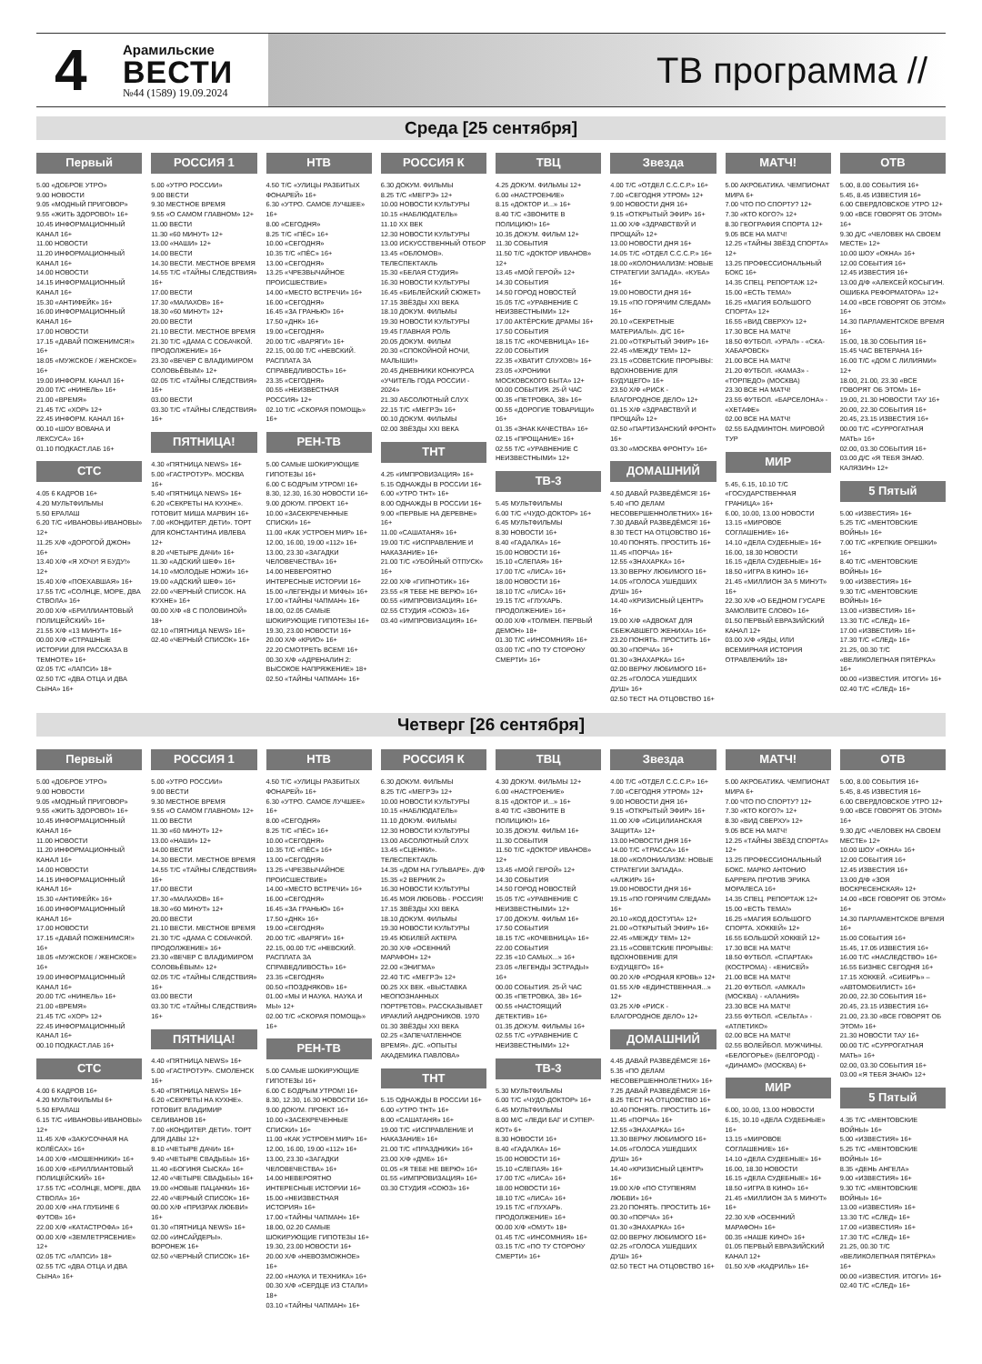4
Арамильские
ВЕСТИ
№44 (1589) 19.09.2024
ТВ программа //
Среда [25 сентября]
Первый
5.00 «ДОБРОЕ УТРО»
9.00 НОВОСТИ
9.05 «МОДНЫЙ ПРИГОВОР»
9.55 «ЖИТЬ ЗДОРОВО!» 16+
10.45 ИНФОРМАЦИОННЫЙ КАНАЛ 16+
11.00 НОВОСТИ
11.20 ИНФОРМАЦИОННЫЙ КАНАЛ 16+
14.00 НОВОСТИ
14.15 ИНФОРМАЦИОННЫЙ КАНАЛ 16+
15.30 «АНТИФЕЙК» 16+
16.00 ИНФОРМАЦИОННЫЙ КАНАЛ 16+
17.00 НОВОСТИ
17.15 «ДАВАЙ ПОЖЕНИМСЯ!» 16+
18.05 «МУЖСКОЕ / ЖЕНСКОЕ» 16+
19.00 ИНФОРМ. КАНАЛ 16+
20.00 Т/С «НИНЕЛЬ» 16+
21.00 «ВРЕМЯ»
21.45 Т/С «ХОР» 12+
22.45 ИНФОРМ. КАНАЛ 16+
00.10 «ШОУ ВОВАНА И ЛЕКСУСА» 16+
01.10 ПОДКАСТ.ЛАБ 16+
СТС
4.05 6 КАДРОВ 16+
4.20 МУЛЬТФИЛЬМЫ
5.50 ЕРАЛАШ
6.20 Т/С «ИВАНОВЫ-ИВАНОВЫ» 12+
11.25 Х/Ф «ДОРОГОЙ ДЖОН» 16+
13.40 Х/Ф «Я ХОЧУ! Я БУДУ!» 12+
15.40 Х/Ф «ПОЕХАВШАЯ» 16+
17.55 Т/С «СОЛНЦЕ, МОРЕ, ДВА СТВОЛА» 16+
20.00 Х/Ф «БРИЛЛИАНТОВЫЙ ПОЛИЦЕЙСКИЙ» 16+
21.55 Х/Ф «13 МИНУТ» 16+
00.00 Х/Ф «СТРАШНЫЕ ИСТОРИИ ДЛЯ РАССКАЗА В ТЕМНОТЕ» 16+
02.05 Т/С «ЛАПСИ» 18+
02.50 Т/С «ДВА ОТЦА И ДВА СЫНА» 16+
РОССИЯ 1
5.00 «УТРО РОССИИ»
9.00 ВЕСТИ
9.30 МЕСТНОЕ ВРЕМЯ
9.55 «О САМОМ ГЛАВНОМ» 12+
11.00 ВЕСТИ
11.30 «60 МИНУТ» 12+
13.00 «НАШИ» 12+
14.00 ВЕСТИ
14.30 ВЕСТИ. МЕСТНОЕ ВРЕМЯ
14.55 Т/С «ТАЙНЫ СЛЕДСТВИЯ» 16+
17.00 ВЕСТИ
17.30 «МАЛАХОВ» 16+
18.30 «60 МИНУТ» 12+
20.00 ВЕСТИ
21.10 ВЕСТИ. МЕСТНОЕ ВРЕМЯ
21.30 Т/С «ДАМА С СОБАЧКОЙ. ПРОДОЛЖЕНИЕ» 16+
23.30 «ВЕЧЕР С ВЛАДИМИРОМ СОЛОВЬЁВЫМ» 12+
02.05 Т/С «ТАЙНЫ СЛЕДСТВИЯ» 16+
03.00 ВЕСТИ
03.30 Т/С «ТАЙНЫ СЛЕДСТВИЯ» 16+
ПЯТНИЦА!
4.30 «ПЯТНИЦА NEWS» 16+
5.00 «ГАСТРОТУР». МОСКВА 16+
5.40 «ПЯТНИЦА NEWS» 16+
6.20 «СЕКРЕТЫ НА КУХНЕ». ГОТОВИТ МИША МАРВИН 16+
7.00 «КОНДИТЕР. ДЕТИ». ТОРТ ДЛЯ КОНСТАНТИНА ИВЛЕВА 12+
8.20 «ЧЕТЫРЕ ДАЧИ» 16+
11.30 «АДСКИЙ ШЕФ» 16+
14.10 «МОЛОДЫЕ НОЖИ» 16+
19.00 «АДСКИЙ ШЕФ» 16+
22.00 «ЧЕРНЫЙ СПИСОК. НА КУХНЕ» 16+
00.00 Х/Ф «8 С ПОЛОВИНОЙ» 18+
02.10 «ПЯТНИЦА NEWS» 16+
02.40 «ЧЕРНЫЙ СПИСОК» 16+
НТВ
4.50 Т/С «УЛИЦЫ РАЗБИТЫХ ФОНАРЕЙ» 16+
6.30 «УТРО. САМОЕ ЛУЧШЕЕ» 16+
8.00 «СЕГОДНЯ»
8.25 Т/С «ПЁС» 16+
10.00 «СЕГОДНЯ»
10.35 Т/С «ПЁС» 16+
13.00 «СЕГОДНЯ»
13.25 «ЧРЕЗВЫЧАЙНОЕ ПРОИСШЕСТВИЕ»
14.00 «МЕСТО ВСТРЕЧИ» 16+
16.00 «СЕГОДНЯ»
16.45 «ЗА ГРАНЬЮ» 16+
17.50 «ДНК» 16+
19.00 «СЕГОДНЯ»
20.00 Т/С «ВАРЯГИ» 16+
22.15, 00.00 Т/С «НЕВСКИЙ. РАСПЛАТА ЗА СПРАВЕДЛИВОСТЬ» 16+
23.35 «СЕГОДНЯ»
00.55 «НЕИЗВЕСТНАЯ РОССИЯ» 12+
02.10 Т/С «СКОРАЯ ПОМОЩЬ» 16+
РЕН-ТВ
5.00 САМЫЕ ШОКИРУЮЩИЕ ГИПОТЕЗЫ 16+
6.00 С БОДРЫМ УТРОМ! 16+
8.30, 12.30, 16.30 НОВОСТИ 16+
9.00 ДОКУМ. ПРОЕКТ 16+
10.00 «ЗАСЕКРЕЧЕННЫЕ СПИСКИ» 16+
11.00 «КАК УСТРОЕН МИР» 16+
12.00, 16.00, 19.00 «112» 16+
13.00, 23.30 «ЗАГАДКИ ЧЕЛОВЕЧЕСТВА» 16+
14.00 НЕВЕРОЯТНО ИНТЕРЕСНЫЕ ИСТОРИИ 16+
15.00 «ЛЕГЕНДЫ И МИФЫ» 16+
17.00 «ТАЙНЫ ЧАПМАН» 16+
18.00, 02.05 САМЫЕ ШОКИРУЮЩИЕ ГИПОТЕЗЫ 16+
19.30, 23.00 НОВОСТИ 16+
20.00 Х/Ф «КРИО» 16+
22.20 СМОТРЕТЬ ВСЕМ! 16+
00.30 Х/Ф «АДРЕНАЛИН 2: ВЫСОКОЕ НАПРЯЖЕНИЕ» 18+
02.50 «ТАЙНЫ ЧАПМАН» 16+
РОССИЯ К
6.30 ДОКУМ. ФИЛЬМЫ
8.25 Т/С «МЕГРЭ» 12+
10.00 НОВОСТИ КУЛЬТУРЫ
10.15 «НАБЛЮДАТЕЛЬ»
11.10 XX ВЕК
12.30 НОВОСТИ КУЛЬТУРЫ
13.00 ИСКУССТВЕННЫЙ ОТБОР
13.45 «ОБЛОМОВ». ТЕЛЕСПЕКТАКЛЬ
15.30 «БЕЛАЯ СТУДИЯ»
16.30 НОВОСТИ КУЛЬТУРЫ
16.45 «БИБЛЕЙСКИЙ СЮЖЕТ»
17.15 ЗВЁЗДЫ XXI ВЕКА
18.10 ДОКУМ. ФИЛЬМЫ
19.30 НОВОСТИ КУЛЬТУРЫ
19.45 ГЛАВНАЯ РОЛЬ
20.05 ДОКУМ. ФИЛЬМ
20.30 «СПОКОЙНОЙ НОЧИ, МАЛЫШИ!»
20.45 ДНЕВНИКИ КОНКУРСА «УЧИТЕЛЬ ГОДА РОССИИ - 2024»
21.30 АБСОЛЮТНЫЙ СЛУХ
22.15 Т/С «МЕГРЭ» 16+
00.10 ДОКУМ. ФИЛЬМЫ
02.00 ЗВЁЗДЫ XXI ВЕКА
ТНТ
4.25 «ИМПРОВИЗАЦИЯ» 16+
5.15 ОДНАЖДЫ В РОССИИ 16+
6.00 «УТРО ТНТ» 16+
8.00 ОДНАЖДЫ В РОССИИ 16+
9.00 «ПЕРВЫЕ НА ДЕРЕВНЕ» 16+
11.00 «САШАТАНЯ» 16+
19.00 Т/С «ИСПРАВЛЕНИЕ И НАКАЗАНИЕ» 16+
21.00 Т/С «УБОЙНЫЙ ОТПУСК» 16+
22.00 Х/Ф «ГИПНОТИК» 16+
23.55 «Я ТЕБЕ НЕ ВЕРЮ» 16+
00.55 «ИМПРОВИЗАЦИЯ» 16+
02.55 СТУДИЯ «СОЮЗ» 16+
03.40 «ИМПРОВИЗАЦИЯ» 16+
ТВЦ
4.25 ДОКУМ. ФИЛЬМЫ 12+
6.00 «НАСТРОЕНИЕ»
8.15 «ДОКТОР И...» 16+
8.40 Т/С «ЗВОНИТЕ В ПОЛИЦИЮ!» 16+
10.35 ДОКУМ. ФИЛЬМ 12+
11.30 СОБЫТИЯ
11.50 Т/С «ДОКТОР ИВАНОВ» 12+
13.45 «МОЙ ГЕРОЙ» 12+
14.30 СОБЫТИЯ
14.50 ГОРОД НОВОСТЕЙ
15.05 Т/С «УРАВНЕНИЕ С НЕИЗВЕСТНЫМИ» 12+
17.00 АКТЁРСКИЕ ДРАМЫ 16+
17.50 СОБЫТИЯ
18.15 Т/С «КОЧЕВНИЦА» 16+
22.00 СОБЫТИЯ
22.35 «ХВАТИТ СЛУХОВ!» 16+
23.05 «ХРОНИКИ МОСКОВСКОГО БЫТА» 12+
00.00 СОБЫТИЯ. 25-Й ЧАС
00.35 «ПЕТРОВКА, 38» 16+
00.55 «ДОРОГИЕ ТОВАРИЩИ» 16+
01.35 «ЗНАК КАЧЕСТВА» 16+
02.15 «ПРОЩАНИЕ» 16+
02.55 Т/С «УРАВНЕНИЕ С НЕИЗВЕСТНЫМИ» 12+
ТВ-3
5.45 МУЛЬТФИЛЬМЫ
6.00 Т/С «ЧУДО-ДОКТОР» 16+
6.45 МУЛЬТФИЛЬМЫ
8.30 НОВОСТИ 16+
8.40 «ГАДАЛКА» 16+
15.00 НОВОСТИ 16+
15.10 «СЛЕПАЯ» 16+
17.00 Т/С «ЛИСА» 16+
18.00 НОВОСТИ 16+
18.10 Т/С «ЛИСА» 16+
19.15 Т/С «ГЛУХАРЬ. ПРОДОЛЖЕНИЕ» 16+
00.00 Х/Ф «ТОЛМЕН. ПЕРВЫЙ ДЕМОН» 18+
01.30 Т/С «ИНСОМНИЯ» 16+
03.00 Т/С «ПО ТУ СТОРОНУ СМЕРТИ» 16+
Звезда
4.00 Т/С «ОТДЕЛ С.С.С.Р.» 16+
7.00 «СЕГОДНЯ УТРОМ» 12+
9.00 НОВОСТИ ДНЯ 16+
9.15 «ОТКРЫТЫЙ ЭФИР» 16+
11.00 Х/Ф «ЗДРАВСТВУЙ И ПРОЩАЙ» 12+
13.00 НОВОСТИ ДНЯ 16+
14.05 Т/С «ОТДЕЛ С.С.С.Р.» 16+
18.00 «КОЛОНИАЛИЗМ: НОВЫЕ СТРАТЕГИИ ЗАПАДА». «КУБА» 16+
19.00 НОВОСТИ ДНЯ 16+
19.15 «ПО ГОРЯЧИМ СЛЕДАМ» 16+
20.10 «СЕКРЕТНЫЕ МАТЕРИАЛЫ». Д/С 16+
21.00 «ОТКРЫТЫЙ ЭФИР» 16+
22.45 «МЕЖДУ ТЕМ» 12+
23.15 «СОВЕТСКИЕ ПРОРЫВЫ: ВДОХНОВЕНИЕ ДЛЯ БУДУЩЕГО» 16+
23.50 Х/Ф «РИСК - БЛАГОРОДНОЕ ДЕЛО» 12+
01.15 Х/Ф «ЗДРАВСТВУЙ И ПРОЩАЙ» 12+
02.50 «ПАРТИЗАНСКИЙ ФРОНТ» 16+
03.30 «МОСКВА ФРОНТУ» 16+
ДОМАШНИЙ
4.50 ДАВАЙ РАЗВЕДЁМСЯ! 16+
5.40 «ПО ДЕЛАМ НЕСОВЕРШЕННОЛЕТНИХ» 16+
7.30 ДАВАЙ РАЗВЕДЁМСЯ! 16+
8.30 ТЕСТ НА ОТЦОВСТВО 16+
10.40 ПОНЯТЬ. ПРОСТИТЬ 16+
11.45 «ПОРЧА» 16+
12.55 «ЗНАХАРКА» 16+
13.30 ВЕРНУ ЛЮБИМОГО 16+
14.05 «ГОЛОСА УШЕДШИХ ДУШ» 16+
14.40 «КРИЗИСНЫЙ ЦЕНТР» 16+
19.00 Х/Ф «АДВОКАТ ДЛЯ СБЕЖАВШЕГО ЖЕНИХА» 16+
23.20 ПОНЯТЬ. ПРОСТИТЬ 16+
00.30 «ПОРЧА» 16+
01.30 «ЗНАХАРКА» 16+
02.00 ВЕРНУ ЛЮБИМОГО 16+
02.25 «ГОЛОСА УШЕДШИХ ДУШ» 16+
02.50 ТЕСТ НА ОТЦОВСТВО 16+
МАТЧ!
5.00 АКРОБАТИКА. ЧЕМПИОНАТ МИРА 6+
7.00 ЧТО ПО СПОРТУ? 12+
7.30 «КТО КОГО?» 12+
8.30 ГЕОГРАФИЯ СПОРТА 12+
9.05 ВСЕ НА МАТЧ!
12.25 «ТАЙНЫ ЗВЁЗД СПОРТА» 12+
13.25 ПРОФЕССИОНАЛЬНЫЙ БОКС 16+
14.35 СПЕЦ. РЕПОРТАЖ 12+
15.00 «ЕСТЬ ТЕМА!»
16.25 «МАГИЯ БОЛЬШОГО СПОРТА» 12+
16.55 «ВИД СВЕРХУ» 12+
17.30 ВСЕ НА МАТЧ!
18.50 ФУТБОЛ. «УРАЛ» - «СКА-ХАБАРОВСК»
21.00 ВСЕ НА МАТЧ!
21.20 ФУТБОЛ. «КАМАЗ» - «ТОРПЕДО» (МОСКВА)
23.30 ВСЕ НА МАТЧ!
23.55 ФУТБОЛ. «БАРСЕЛОНА» - «ХЕТАФЕ»
02.00 ВСЕ НА МАТЧ!
02.55 БАДМИНТОН. МИРОВОЙ ТУР
МИР
5.45, 6.15, 10.10 Т/С «ГОСУДАРСТВЕННАЯ ГРАНИЦА» 16+
6.00, 10.00, 13.00 НОВОСТИ
13.15 «МИРОВОЕ СОГЛАШЕНИЕ» 16+
14.10 «ДЕЛА СУДЕБНЫЕ» 16+
16.00, 18.30 НОВОСТИ
16.15 «ДЕЛА СУДЕБНЫЕ» 16+
18.50 «ИГРА В КИНО» 16+
21.45 «МИЛЛИОН ЗА 5 МИНУТ» 16+
22.30 Х/Ф «О БЕДНОМ ГУСАРЕ ЗАМОЛВИТЕ СЛОВО» 16+
01.50 ПЕРВЫЙ ЕВРАЗИЙСКИЙ КАНАЛ 12+
03.00 Х/Ф «ЯДЫ, ИЛИ ВСЕМИРНАЯ ИСТОРИЯ ОТРАВЛЕНИЙ» 18+
ОТВ
5.00, 8.00 СОБЫТИЯ 16+
5.45, 8.45 ИЗВЕСТИЯ 16+
6.00 СВЕРДЛОВСКОЕ УТРО 12+
9.00 «ВСЕ ГОВОРЯТ ОБ ЭТОМ» 16+
9.30 Д/С «ЧЕЛОВЕК НА СВОЕМ МЕСТЕ» 12+
10.00 ШОУ «ОКНА» 16+
12.00 СОБЫТИЯ 16+
12.45 ИЗВЕСТИЯ 16+
13.00 Д/Ф «АЛЕКСЕЙ КОСЫГИН. ОШИБКА РЕФОРМАТОРА» 12+
14.00 «ВСЕ ГОВОРЯТ ОБ ЭТОМ» 16+
14.30 ПАРЛАМЕНТСКОЕ ВРЕМЯ 16+
15.00, 18.30 СОБЫТИЯ 16+
15.45 ЧАС ВЕТЕРАНА 16+
16.00 Т/С «ДОМ С ЛИЛИЯМИ» 12+
18.00, 21.00, 23.30 «ВСЕ ГОВОРЯТ ОБ ЭТОМ» 16+
19.00, 21.30 НОВОСТИ ТАУ 16+
20.00, 22.30 СОБЫТИЯ 16+
20.45, 23.15 ИЗВЕСТИЯ 16+
00.00 Т/С «СУРРОГАТНАЯ МАТЬ» 16+
02.00, 03.30 СОБЫТИЯ 16+
03.00 Д/С «Я ТЕБЯ ЗНАЮ. КАЛЯЗИН» 12+
5 Пятый
5.00 «ИЗВЕСТИЯ» 16+
5.25 Т/С «МЕНТОВСКИЕ ВОЙНЫ» 16+
7.00 Т/С «КРЕПКИЕ ОРЕШКИ» 16+
8.40 Т/С «МЕНТОВСКИЕ ВОЙНЫ» 16+
9.00 «ИЗВЕСТИЯ» 16+
9.30 Т/С «МЕНТОВСКИЕ ВОЙНЫ» 16+
13.00 «ИЗВЕСТИЯ» 16+
13.30 Т/С «СЛЕД» 16+
17.00 «ИЗВЕСТИЯ» 16+
17.30 Т/С «СЛЕД» 16+
21.25, 00.30 Т/С «ВЕЛИКОЛЕПНАЯ ПЯТЁРКА» 16+
00.00 «ИЗВЕСТИЯ. ИТОГИ» 16+
02.40 Т/С «СЛЕД» 16+
Четверг [26 сентября]
Первый
5.00 «ДОБРОЕ УТРО»
9.00 НОВОСТИ
9.05 «МОДНЫЙ ПРИГОВОР»
9.55 «ЖИТЬ ЗДОРОВО!» 16+
10.45 ИНФОРМАЦИОННЫЙ КАНАЛ 16+
11.00 НОВОСТИ
11.20 ИНФОРМАЦИОННЫЙ КАНАЛ 16+
14.00 НОВОСТИ
14.15 ИНФОРМАЦИОННЫЙ КАНАЛ 16+
15.30 «АНТИФЕЙК» 16+
16.00 ИНФОРМАЦИОННЫЙ КАНАЛ 16+
17.00 НОВОСТИ
17.15 «ДАВАЙ ПОЖЕНИМСЯ!» 16+
18.05 «МУЖСКОЕ / ЖЕНСКОЕ» 16+
19.00 ИНФОРМАЦИОННЫЙ КАНАЛ 16+
20.00 Т/С «НИНЕЛЬ» 16+
21.00 «ВРЕМЯ»
21.45 Т/С «ХОР» 12+
22.45 ИНФОРМАЦИОННЫЙ КАНАЛ 16+
00.10 ПОДКАСТ.ЛАБ 16+
СТС
4.00 6 КАДРОВ 16+
4.20 МУЛЬТФИЛЬМЫ 6+
5.50 ЕРАЛАШ
6.15 Т/С «ИВАНОВЫ-ИВАНОВЫ» 12+
11.45 Х/Ф «ЗАКУСОЧНАЯ НА КОЛЁСАХ» 16+
14.00 Х/Ф «МОШЕННИКИ» 16+
16.00 Х/Ф «БРИЛЛИАНТОВЫЙ ПОЛИЦЕЙСКИЙ» 16+
17.55 Т/С «СОЛНЦЕ, МОРЕ, ДВА СТВОЛА» 16+
20.00 Х/Ф «НА ГЛУБИНЕ 6 ФУТОВ» 16+
22.00 Х/Ф «КАТАСТРОФА» 16+
00.00 Х/Ф «ЗЕМЛЕТРЯСЕНИЕ» 12+
02.05 Т/С «ЛАПСИ» 18+
02.55 Т/С «ДВА ОТЦА И ДВА СЫНА» 16+
РОССИЯ 1
5.00 «УТРО РОССИИ»
9.00 ВЕСТИ
9.30 МЕСТНОЕ ВРЕМЯ
9.55 «О САМОМ ГЛАВНОМ» 12+
11.00 ВЕСТИ
11.30 «60 МИНУТ» 12+
13.00 «НАШИ» 12+
14.00 ВЕСТИ
14.30 ВЕСТИ. МЕСТНОЕ ВРЕМЯ
14.55 Т/С «ТАЙНЫ СЛЕДСТВИЯ» 16+
17.00 ВЕСТИ
17.30 «МАЛАХОВ» 16+
18.30 «60 МИНУТ» 12+
20.00 ВЕСТИ
21.10 ВЕСТИ. МЕСТНОЕ ВРЕМЯ
21.30 Т/С «ДАМА С СОБАЧКОЙ. ПРОДОЛЖЕНИЕ» 16+
23.30 «ВЕЧЕР С ВЛАДИМИРОМ СОЛОВЬЁВЫМ» 12+
02.05 Т/С «ТАЙНЫ СЛЕДСТВИЯ» 16+
03.00 ВЕСТИ
03.30 Т/С «ТАЙНЫ СЛЕДСТВИЯ» 16+
ПЯТНИЦА!
4.40 «ПЯТНИЦА NEWS» 16+
5.00 «ГАСТРОТУР». СМОЛЕНСК 16+
5.40 «ПЯТНИЦА NEWS» 16+
6.20 «СЕКРЕТЫ НА КУХНЕ». ГОТОВИТ ВЛАДИМИР СЕЛИВАНОВ 16+
7.00 «КОНДИТЕР. ДЕТИ». ТОРТ ДЛЯ ДАВЫ 12+
8.10 «ЧЕТЫРЕ ДАЧИ» 16+
9.40 «ЧЕТЫРЕ СВАДЬБЫ» 16+
11.40 «БОГИНЯ СЫСКА» 16+
12.40 «ЧЕТЫРЕ СВАДЬБЫ» 16+
19.00 «НОВЫЕ ПАЦАНКИ» 16+
22.40 «ЧЕРНЫЙ СПИСОК» 16+
00.00 Х/Ф «ПРИЗРАК ЛЮБВИ» 16+
01.30 «ПЯТНИЦА NEWS» 16+
02.00 «ИНСАЙДЕРЫ». ВОРОНЕЖ 16+
02.50 «ЧЕРНЫЙ СПИСОК» 16+
НТВ
4.50 Т/С «УЛИЦЫ РАЗБИТЫХ ФОНАРЕЙ» 16+
6.30 «УТРО. САМОЕ ЛУЧШЕЕ» 16+
8.00 «СЕГОДНЯ»
8.25 Т/С «ПЁС» 16+
10.00 «СЕГОДНЯ»
10.35 Т/С «ПЁС» 16+
13.00 «СЕГОДНЯ»
13.25 «ЧРЕЗВЫЧАЙНОЕ ПРОИСШЕСТВИЕ»
14.00 «МЕСТО ВСТРЕЧИ» 16+
16.00 «СЕГОДНЯ»
16.45 «ЗА ГРАНЬЮ» 16+
17.50 «ДНК» 16+
19.00 «СЕГОДНЯ»
20.00 Т/С «ВАРЯГИ» 16+
22.15, 00.00 Т/С «НЕВСКИЙ. РАСПЛАТА ЗА СПРАВЕДЛИВОСТЬ» 16+
23.35 «СЕГОДНЯ»
00.50 «ПОЗДНЯКОВ» 16+
01.00 «МЫ И НАУКА. НАУКА И МЫ» 12+
02.00 Т/С «СКОРАЯ ПОМОЩЬ» 16+
РЕН-ТВ
5.00 САМЫЕ ШОКИРУЮЩИЕ ГИПОТЕЗЫ 16+
6.00 С БОДРЫМ УТРОМ! 16+
8.30, 12.30, 16.30 НОВОСТИ 16+
9.00 ДОКУМ. ПРОЕКТ 16+
10.00 «ЗАСЕКРЕЧЕННЫЕ СПИСКИ» 16+
11.00 «КАК УСТРОЕН МИР» 16+
12.00, 16.00, 19.00 «112» 16+
13.00, 23.30 «ЗАГАДКИ ЧЕЛОВЕЧЕСТВА» 16+
14.00 НЕВЕРОЯТНО ИНТЕРЕСНЫЕ ИСТОРИИ 16+
15.00 «НЕИЗВЕСТНАЯ ИСТОРИЯ» 16+
17.00 «ТАЙНЫ ЧАПМАН» 16+
18.00, 02.20 САМЫЕ ШОКИРУЮЩИЕ ГИПОТЕЗЫ 16+
19.30, 23.00 НОВОСТИ 16+
20.00 Х/Ф «НЕВОЗМОЖНОЕ» 16+
22.00 «НАУКА И ТЕХНИКА» 16+
00.30 Х/Ф «СЕРДЦЕ ИЗ СТАЛИ» 18+
03.10 «ТАЙНЫ ЧАПМАН» 16+
РОССИЯ К
6.30 ДОКУМ. ФИЛЬМЫ
8.25 Т/С «МЕГРЭ» 12+
10.00 НОВОСТИ КУЛЬТУРЫ
10.15 «НАБЛЮДАТЕЛЬ»
11.10 ДОКУМ. ФИЛЬМЫ
12.30 НОВОСТИ КУЛЬТУРЫ
13.00 АБСОЛЮТНЫЙ СЛУХ
13.45 «СЦЕНКИ». ТЕЛЕСПЕКТАКЛЬ
14.35 «ДОМ НА ГУЛЬВАРЕ». Д/Ф
15.35 «2 ВЕРНИК 2»
16.30 НОВОСТИ КУЛЬТУРЫ
16.45 МОЯ ЛЮБОВЬ - РОССИЯ!
17.15 ЗВЁЗДЫ XXI ВЕКА
18.10 ДОКУМ. ФИЛЬМЫ
19.30 НОВОСТИ КУЛЬТУРЫ
19.45 ЮБИЛЕЙ АКТЕРА
20.30 Х/Ф «ОСЕННИЙ МАРАФОН» 12+
22.00 «ЭНИГМА»
22.40 Т/С «МЕГРЭ» 12+
00.25 XX ВЕК. «ВЫСТАВКА НЕОПОЗНАННЫХ ПОРТРЕТОВ». РАССКАЗЫВАЕТ ИРАКЛИЙ АНДРОНИКОВ. 1970
01.30 ЗВЁЗДЫ XXI ВЕКА
02.25 «ЗАПЕЧАТЛЕННОЕ ВРЕМЯ». Д/С. «ОПЫТЫ АКАДЕМИКА ПАВЛОВА»
ТНТ
5.15 ОДНАЖДЫ В РОССИИ 16+
6.00 «УТРО ТНТ» 16+
8.00 «САШАТАНЯ» 16+
19.00 Т/С «ИСПРАВЛЕНИЕ И НАКАЗАНИЕ» 16+
21.00 Т/С «ПРАЗДНИКИ» 16+
23.00 Х/Ф «ДМБ» 16+
01.05 «Я ТЕБЕ НЕ ВЕРЮ» 16+
01.55 «ИМПРОВИЗАЦИЯ» 16+
03.30 СТУДИЯ «СОЮЗ» 16+
ТВЦ
4.30 ДОКУМ. ФИЛЬМЫ 12+
6.00 «НАСТРОЕНИЕ»
8.15 «ДОКТОР И...» 16+
8.40 Т/С «ЗВОНИТЕ В ПОЛИЦИЮ!» 16+
10.35 ДОКУМ. ФИЛЬМ 16+
11.30 СОБЫТИЯ
11.50 Т/С «ДОКТОР ИВАНОВ» 12+
13.45 «МОЙ ГЕРОЙ» 12+
14.30 СОБЫТИЯ
14.50 ГОРОД НОВОСТЕЙ
15.05 Т/С «УРАВНЕНИЕ С НЕИЗВЕСТНЫМИ» 12+
17.00 ДОКУМ. ФИЛЬМ 16+
17.50 СОБЫТИЯ
18.15 Т/С «КОЧЕВНИЦА» 16+
22.00 СОБЫТИЯ
22.35 «10 САМЫХ...» 16+
23.05 «ЛЕГЕНДЫ ЭСТРАДЫ» 16+
00.00 СОБЫТИЯ. 25-Й ЧАС
00.35 «ПЕТРОВКА, 38» 16+
00.55 «НАСТОЯЩИЙ ДЕТЕКТИВ» 16+
01.35 ДОКУМ. ФИЛЬМЫ 16+
02.55 Т/С «УРАВНЕНИЕ С НЕИЗВЕСТНЫМИ» 12+
ТВ-3
5.30 МУЛЬТФИЛЬМЫ
6.00 Т/С «ЧУДО-ДОКТОР» 16+
6.45 МУЛЬТФИЛЬМЫ
8.00 М/С «ЛЕДИ БАГ И СУПЕР-КОТ» 6+
8.30 НОВОСТИ 16+
8.40 «ГАДАЛКА» 16+
15.00 НОВОСТИ 16+
15.10 «СЛЕПАЯ» 16+
17.00 Т/С «ЛИСА» 16+
18.00 НОВОСТИ 16+
18.10 Т/С «ЛИСА» 16+
19.15 Т/С «ГЛУХАРЬ. ПРОДОЛЖЕНИЕ» 16+
00.00 Х/Ф «ОМУТ» 18+
01.45 Т/С «ИНСОМНИЯ» 16+
03.15 Т/С «ПО ТУ СТОРОНУ СМЕРТИ» 16+
Звезда
4.00 Т/С «ОТДЕЛ С.С.С.Р.» 16+
7.00 «СЕГОДНЯ УТРОМ» 12+
9.00 НОВОСТИ ДНЯ 16+
9.15 «ОТКРЫТЫЙ ЭФИР» 16+
11.00 Х/Ф «СИЦИЛИАНСКАЯ ЗАЩИТА» 12+
13.00 НОВОСТИ ДНЯ 16+
14.00 Т/С «ТРАССА» 16+
18.00 «КОЛОНИАЛИЗМ: НОВЫЕ СТРАТЕГИИ ЗАПАДА». «АЛЖИР» 16+
19.00 НОВОСТИ ДНЯ 16+
19.15 «ПО ГОРЯЧИМ СЛЕДАМ» 16+
20.10 «КОД ДОСТУПА» 12+
21.00 «ОТКРЫТЫЙ ЭФИР» 16+
22.45 «МЕЖДУ ТЕМ» 12+
23.15 «СОВЕТСКИЕ ПРОРЫВЫ: ВДОХНОВЕНИЕ ДЛЯ БУДУЩЕГО» 16+
00.20 Х/Ф «РОДНАЯ КРОВЬ» 12+
01.55 Х/Ф «ЕДИНСТВЕННАЯ...» 12+
03.25 Х/Ф «РИСК - БЛАГОРОДНОЕ ДЕЛО» 12+
ДОМАШНИЙ
4.45 ДАВАЙ РАЗВЕДЁМСЯ! 16+
5.35 «ПО ДЕЛАМ НЕСОВЕРШЕННОЛЕТНИХ» 16+
7.25 ДАВАЙ РАЗВЕДЁМСЯ! 16+
8.25 ТЕСТ НА ОТЦОВСТВО 16+
10.40 ПОНЯТЬ. ПРОСТИТЬ 16+
11.45 «ПОРЧА» 16+
12.55 «ЗНАХАРКА» 16+
13.30 ВЕРНУ ЛЮБИМОГО 16+
14.05 «ГОЛОСА УШЕДШИХ ДУШ» 16+
14.40 «КРИЗИСНЫЙ ЦЕНТР» 16+
19.00 Х/Ф «ПО СТУПЕНЯМ ЛЮБВИ» 16+
23.20 ПОНЯТЬ. ПРОСТИТЬ 16+
00.30 «ПОРЧА» 16+
01.30 «ЗНАХАРКА» 16+
02.00 ВЕРНУ ЛЮБИМОГО 16+
02.25 «ГОЛОСА УШЕДШИХ ДУШ» 16+
02.50 ТЕСТ НА ОТЦОВСТВО 16+
МАТЧ!
5.00 АКРОБАТИКА. ЧЕМПИОНАТ МИРА 6+
7.00 ЧТО ПО СПОРТУ? 12+
7.30 «КТО КОГО?» 12+
8.30 «ВИД СВЕРХУ» 12+
9.05 ВСЕ НА МАТЧ!
12.25 «ТАЙНЫ ЗВЁЗД СПОРТА» 12+
13.25 ПРОФЕССИОНАЛЬНЫЙ БОКС. МАРКО АНТОНИО БАРРЕРА ПРОТИВ ЭРИКА МОРАЛЕСА 16+
14.35 СПЕЦ. РЕПОРТАЖ 12+
15.00 «ЕСТЬ ТЕМА!»
16.25 «МАГИЯ БОЛЬШОГО СПОРТА. ХОККЕЙ» 12+
16.55 БОЛЬШОЙ ХОККЕЙ 12+
17.30 ВСЕ НА МАТЧ!
18.50 ФУТБОЛ. «СПАРТАК» (КОСТРОМА) - «ЕНИСЕЙ»
21.00 ВСЕ НА МАТЧ!
21.20 ФУТБОЛ. «АМКАЛ» (МОСКВА) - «АЛАНИЯ»
23.30 ВСЕ НА МАТЧ!
23.55 ФУТБОЛ. «СЕЛЬТА» - «АТЛЕТИКО»
02.00 ВСЕ НА МАТЧ!
02.55 ВОЛЕЙБОЛ. МУЖЧИНЫ. «БЕЛОГОРЬЕ» (БЕЛГОРОД) - «ДИНАМО» (МОСКВА) 6+
МИР
6.00, 10.00, 13.00 НОВОСТИ
6.15, 10.10 «ДЕЛА СУДЕБНЫЕ» 16+
13.15 «МИРОВОЕ СОГЛАШЕНИЕ» 16+
14.10 «ДЕЛА СУДЕБНЫЕ» 16+
16.00, 18.30 НОВОСТИ
16.15 «ДЕЛА СУДЕБНЫЕ» 16+
18.50 «ИГРА В КИНО» 16+
21.45 «МИЛЛИОН ЗА 5 МИНУТ» 16+
22.30 Х/Ф «ОСЕННИЙ МАРАФОН» 16+
00.35 «НАШЕ КИНО» 16+
01.05 ПЕРВЫЙ ЕВРАЗИЙСКИЙ КАНАЛ 12+
01.50 Х/Ф «КАДРИЛЬ» 16+
ОТВ
5.00, 8.00 СОБЫТИЯ 16+
5.45, 8.45 ИЗВЕСТИЯ 16+
6.00 СВЕРДЛОВСКОЕ УТРО 12+
9.00 «ВСЕ ГОВОРЯТ ОБ ЭТОМ» 16+
9.30 Д/С «ЧЕЛОВЕК НА СВОЕМ МЕСТЕ» 12+
10.00 ШОУ «ОКНА» 16+
12.00 СОБЫТИЯ 16+
12.45 ИЗВЕСТИЯ 16+
13.00 Д/Ф «ЗОЯ ВОСКРЕСЕНСКАЯ» 12+
14.00 «ВСЕ ГОВОРЯТ ОБ ЭТОМ» 16+
14.30 ПАРЛАМЕНТСКОЕ ВРЕМЯ 16+
15.00 СОБЫТИЯ 16+
15.45, 17.05 ИЗВЕСТИЯ 16+
16.00 Т/С «НАСЛЕДСТВО» 16+
16.55 БИЗНЕС СЕГОДНЯ 16+
17.15 ХОККЕЙ. «СИБИРЬ» – «АВТОМОБИЛИСТ» 16+
20.00, 22.30 СОБЫТИЯ 16+
20.45, 23.15 ИЗВЕСТИЯ 16+
21.00, 23.30 «ВСЕ ГОВОРЯТ ОБ ЭТОМ» 16+
21.30 НОВОСТИ ТАУ 16+
00.00 Т/С «СУРРОГАТНАЯ МАТЬ» 16+
02.00, 03.30 СОБЫТИЯ 16+
03.00 «Я ТЕБЯ ЗНАЮ» 12+
5 Пятый
4.35 Т/С «МЕНТОВСКИЕ ВОЙНЫ» 16+
5.00 «ИЗВЕСТИЯ» 16+
5.25 Т/С «МЕНТОВСКИЕ ВОЙНЫ» 16+
8.35 «ДЕНЬ АНГЕЛА»
9.00 «ИЗВЕСТИЯ» 16+
9.30 Т/С «МЕНТОВСКИЕ ВОЙНЫ» 16+
13.00 «ИЗВЕСТИЯ» 16+
13.30 Т/С «СЛЕД» 16+
17.00 «ИЗВЕСТИЯ» 16+
17.30 Т/С «СЛЕД» 16+
21.25, 00.30 Т/С «ВЕЛИКОЛЕПНАЯ ПЯТЁРКА» 16+
00.00 «ИЗВЕСТИЯ. ИТОГИ» 16+
02.40 Т/С «СЛЕД» 16+